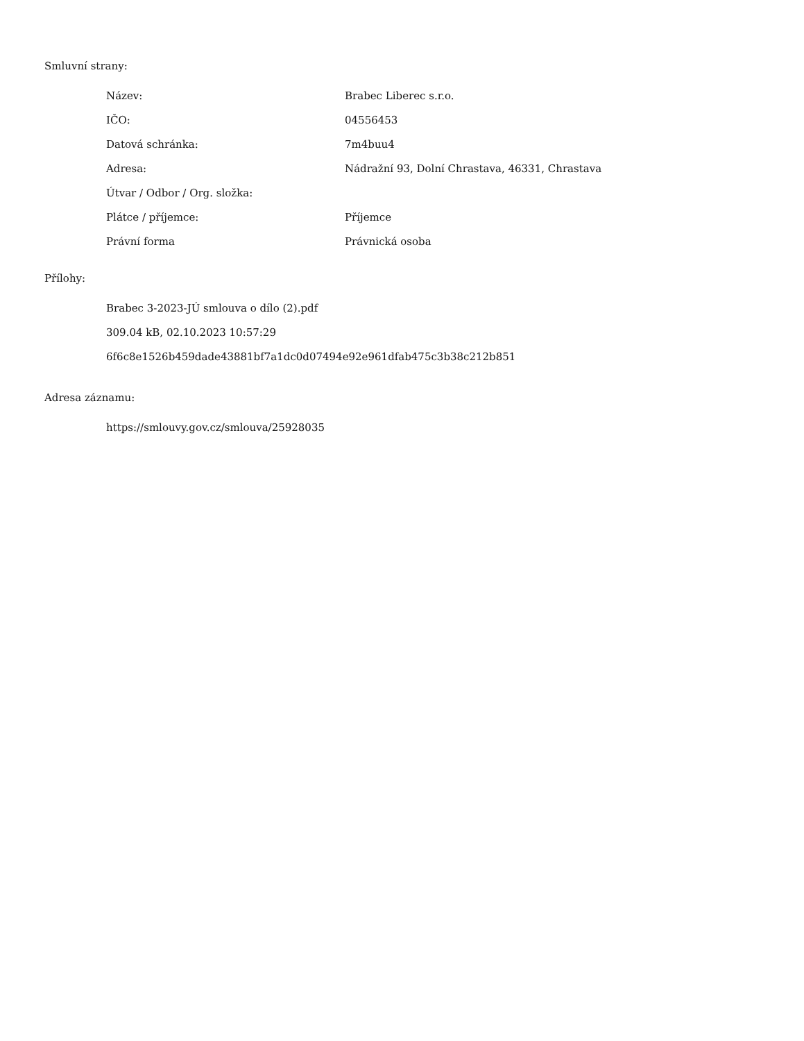Smluvní strany:
| Název: | Brabec Liberec s.r.o. |
| IČO: | 04556453 |
| Datová schránka: | 7m4buu4 |
| Adresa: | Nádražní 93, Dolní Chrastava, 46331, Chrastava |
| Útvar / Odbor / Org. složka: | |
| Plátce / příjemce: | Příjemce |
| Právní forma | Právnická osoba |
Přílohy:
Brabec 3-2023-JÚ smlouva o dílo (2).pdf
309.04 kB, 02.10.2023 10:57:29
6f6c8e1526b459dade43881bf7a1dc0d07494e92e961dfab475c3b38c212b851
Adresa záznamu:
https://smlouvy.gov.cz/smlouva/25928035